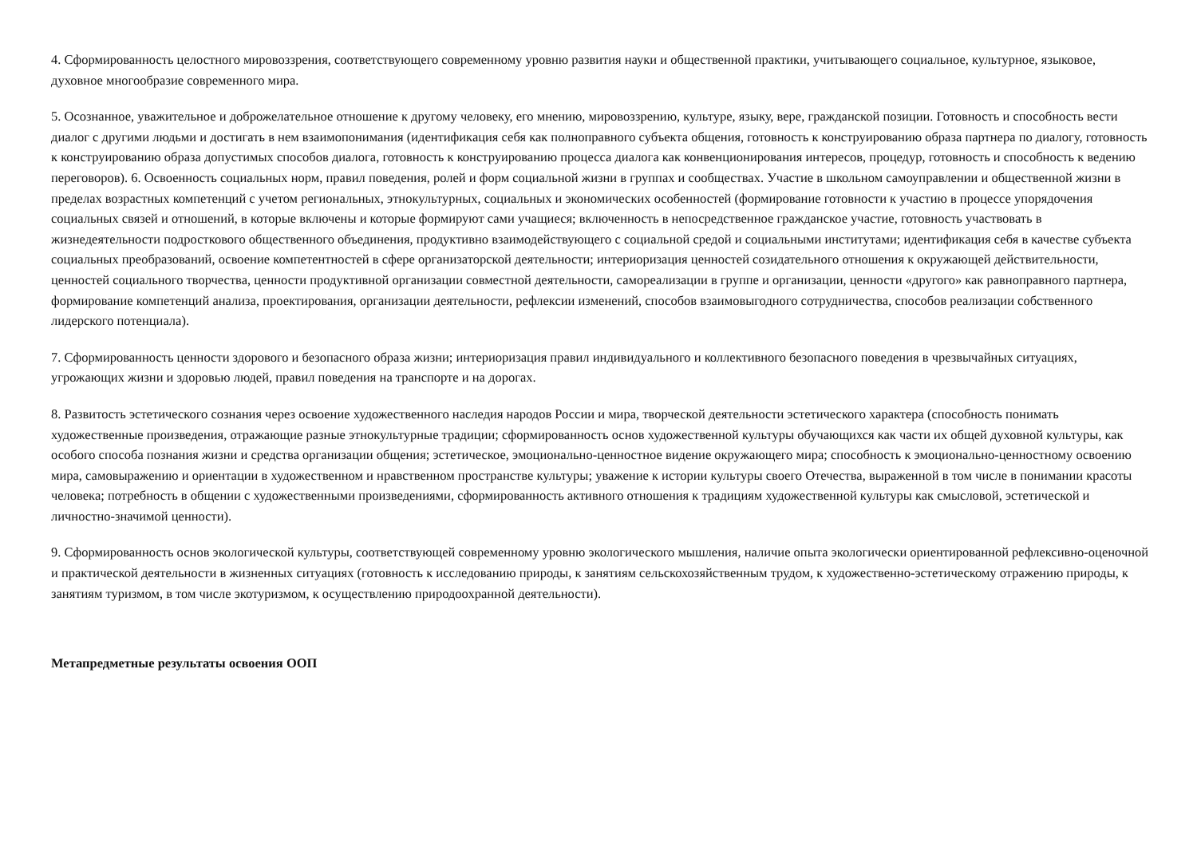4. Сформированность целостного мировоззрения, соответствующего современному уровню развития науки и общественной практики, учитывающего социальное, культурное, языковое, духовное многообразие современного мира.
5. Осознанное, уважительное и доброжелательное отношение к другому человеку, его мнению, мировоззрению, культуре, языку, вере, гражданской позиции. Готовность и способность вести диалог с другими людьми и достигать в нем взаимопонимания (идентификация себя как полноправного субъекта общения, готовность к конструированию образа партнера по диалогу, готовность к конструированию образа допустимых способов диалога, готовность к конструированию процесса диалога как конвенционирования интересов, процедур, готовность и способность к ведению переговоров). 6. Освоенность социальных норм, правил поведения, ролей и форм социальной жизни в группах и сообществах. Участие в школьном самоуправлении и общественной жизни в пределах возрастных компетенций с учетом региональных, этнокультурных, социальных и экономических особенностей (формирование готовности к участию в процессе упорядочения социальных связей и отношений, в которые включены и которые формируют сами учащиеся; включенность в непосредственное гражданское участие, готовность участвовать в жизнедеятельности подросткового общественного объединения, продуктивно взаимодействующего с социальной средой и социальными институтами; идентификация себя в качестве субъекта социальных преобразований, освоение компетентностей в сфере организаторской деятельности; интериоризация ценностей созидательного отношения к окружающей действительности, ценностей социального творчества, ценности продуктивной организации совместной деятельности, самореализации в группе и организации, ценности «другого» как равноправного партнера, формирование компетенций анализа, проектирования, организации деятельности, рефлексии изменений, способов взаимовыгодного сотрудничества, способов реализации собственного лидерского потенциала).
7. Сформированность ценности здорового и безопасного образа жизни; интериоризация правил индивидуального и коллективного безопасного поведения в чрезвычайных ситуациях, угрожающих жизни и здоровью людей, правил поведения на транспорте и на дорогах.
8. Развитость эстетического сознания через освоение художественного наследия народов России и мира, творческой деятельности эстетического характера (способность понимать художественные произведения, отражающие разные этнокультурные традиции; сформированность основ художественной культуры обучающихся как части их общей духовной культуры, как особого способа познания жизни и средства организации общения; эстетическое, эмоционально-ценностное видение окружающего мира; способность к эмоционально-ценностному освоению мира, самовыражению и ориентации в художественном и нравственном пространстве культуры; уважение к истории культуры своего Отечества, выраженной в том числе в понимании красоты человека; потребность в общении с художественными произведениями, сформированность активного отношения к традициям художественной культуры как смысловой, эстетической и личностно-значимой ценности).
9. Сформированность основ экологической культуры, соответствующей современному уровню экологического мышления, наличие опыта экологически ориентированной рефлексивно-оценочной и практической деятельности в жизненных ситуациях (готовность к исследованию природы, к занятиям сельскохозяйственным трудом, к художественно-эстетическому отражению природы, к занятиям туризмом, в том числе экотуризмом, к осуществлению природоохранной деятельности).
Метапредметные результаты освоения ООП